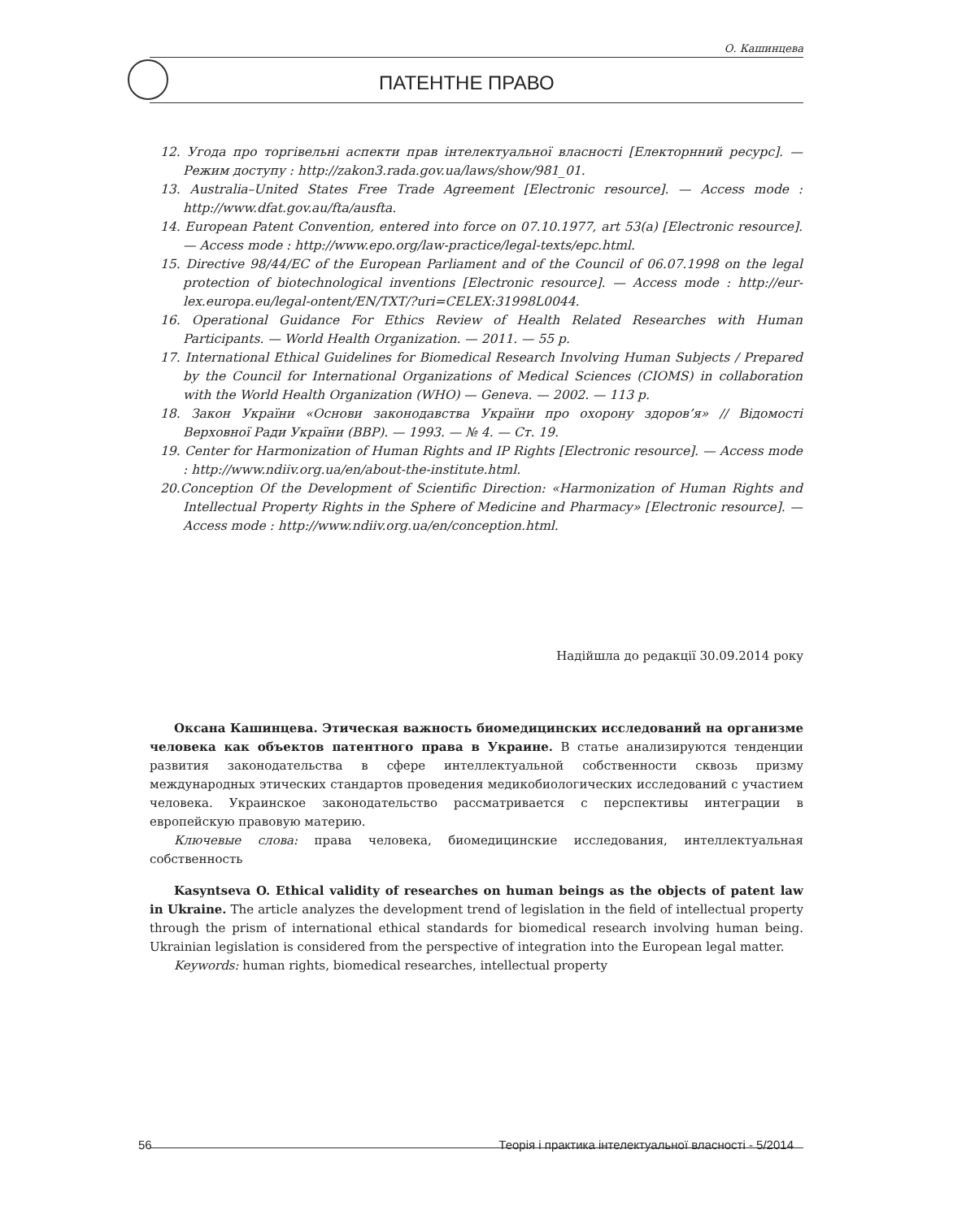О. Кашинцева
ПАТЕНТНЕ ПРАВО
12. Угода про торгівельні аспекти прав інтелектуальної власності [Електорнний ресурс]. — Режим доступу : http://zakon3.rada.gov.ua/laws/show/981_01.
13. Australia–United States Free Trade Agreement [Electronic resource]. — Access mode : http://www.dfat.gov.au/fta/ausfta.
14. European Patent Convention, entered into force on 07.10.1977, art 53(a) [Electronic resource]. — Access mode : http://www.epo.org/law-practice/legal-texts/epc.html.
15. Directive 98/44/EC of the European Parliament and of the Council of 06.07.1998 on the legal protection of biotechnological inventions [Electronic resource]. — Access mode : http://eur-lex.europa.eu/legal-ontent/EN/TXT/?uri=CELEX:31998L0044.
16. Operational Guidance For Ethics Review of Health Related Researches with Human Participants. — World Health Organization. — 2011. — 55 p.
17. International Ethical Guidelines for Biomedical Research Involving Human Subjects / Prepared by the Council for International Organizations of Medical Sciences (CIOMS) in collaboration with the World Health Organization (WHO) — Geneva. — 2002. — 113 p.
18. Закон України «Основи законодавства України про охорону здоров’я» // Відомості Верховної Ради України (ВВР). — 1993. — № 4. — Ст. 19.
19. Center for Harmonization of Human Rights and IP Rights [Electronic resource]. — Access mode : http://www.ndiiv.org.ua/en/about-the-institute.html.
20.Conception Of the Development of Scientific Direction: «Harmonization of Human Rights and Intellectual Property Rights in the Sphere of Medicine and Pharmacy» [Electronic resource]. — Access mode : http://www.ndiiv.org.ua/en/conception.html.
Надійшла до редакції 30.09.2014 року
Оксана Кашинцева. Этическая важность биомедицинских исследований на организме человека как объектов патентного права в Украине. В статье анализируются тенденции развития законодательства в сфере интеллектуальной собственности сквозь призму международных этических стандартов проведения медикобиологических исследований с участием человека. Украинское законодательство рассматривается с перспективы интеграции в европейскую правовую материю.
Ключевые слова: права человека, биомедицинские исследования, интеллектуальная собственность
Kasyntseva O. Ethical validity of researches on human beings as the objects of patent law in Ukraine. The article analyzes the development trend of legislation in the field of intellectual property through the prism of international ethical standards for biomedical research involving human being. Ukrainian legislation is considered from the perspective of integration into the European legal matter.
Keywords: human rights, biomedical researches, intellectual property
56 Теорія і практика інтелектуальної власності - 5/2014